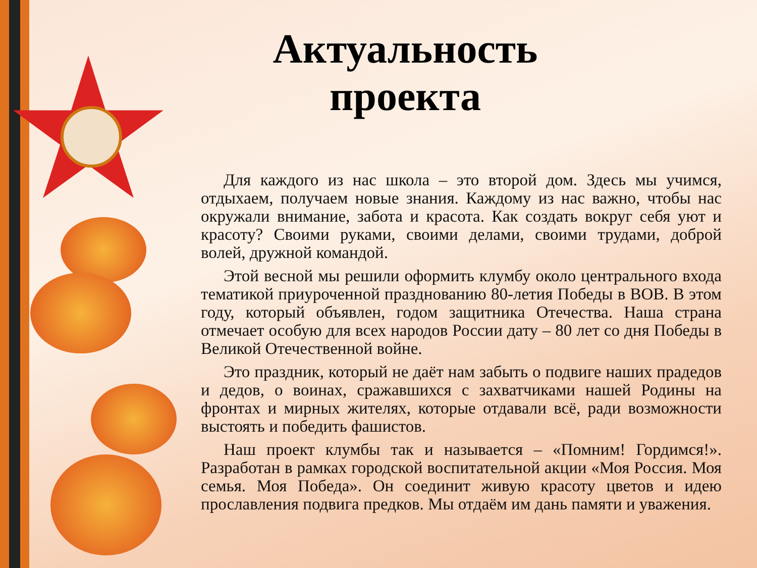Актуальность проекта
Для каждого из нас школа – это второй дом. Здесь мы учимся, отдыхаем, получаем новые знания. Каждому из нас важно, чтобы нас окружали внимание, забота и красота. Как создать вокруг себя уют и красоту? Своими руками, своими делами, своими трудами, доброй волей, дружной командой.
Этой весной мы решили оформить клумбу около центрального входа тематикой приуроченной празднованию 80-летия Победы в ВОВ. В этом году, который объявлен, годом защитника Отечества. Наша страна отмечает особую для всех народов России дату – 80 лет со дня Победы в Великой Отечественной войне.
Это праздник, который не даёт нам забыть о подвиге наших прадедов и дедов, о воинах, сражавшихся с захватчиками нашей Родины на фронтах и мирных жителях, которые отдавали всё, ради возможности выстоять и победить фашистов.
Наш проект клумбы так и называется – «Помним! Гордимся!». Разработан в рамках городской воспитательной акции «Моя Россия. Моя семья. Моя Победа». Он соединит живую красоту цветов и идею прославления подвига предков. Мы отдаём им дань памяти и уважения.